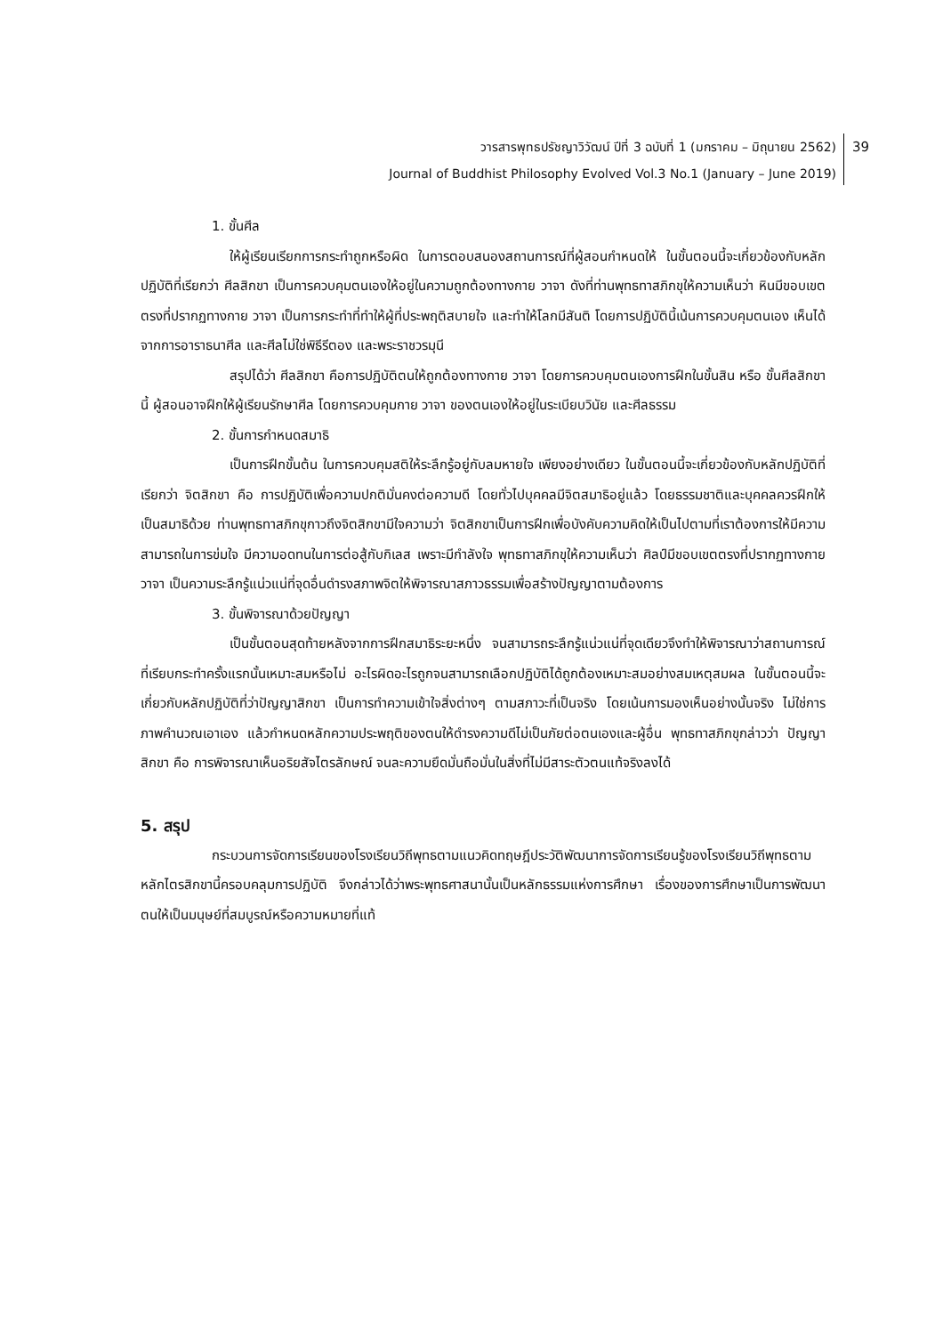วารสารพุทธปรัชญาวิวัฒน์ ปีที่ 3 ฉบับที่ 1 (มกราคม – มิถุนายน 2562)
Journal of Buddhist Philosophy Evolved Vol.3 No.1 (January – June 2019)
39
1. ขั้นศีล
ให้ผู้เรียนเรียกการกระทำถูกหรือผิด ในการตอบสนองสถานการณ์ที่ผู้สอนกำหนดให้ ในขั้นตอนนี้จะเกี่ยวข้องกับหลักปฏิบัติที่เรียกว่า ศีลสิกขา เป็นการควบคุมตนเองให้อยู่ในความถูกต้องทางกาย วาจา ดังที่ท่านพุทธทาสภิกขุให้ความเห็นว่า หินมีขอบเขตตรงที่ปรากฏทางกาย วาจา เป็นการกระทำที่ทำให้ผู้ที่ประพฤติสบายใจ และทำให้โลกมีสันติ โดยการปฏิบัตินี้เน้นการควบคุมตนเอง เห็นได้จากการอาราธนาศีล และศีลไม่ใช่พิธีรีตอง และพระราชวรมุนี
สรุปได้ว่า ศีลสิกขา คือการปฏิบัติตนให้ถูกต้องทางกาย วาจา โดยการควบคุมตนเองการฝึกในขั้นสิน หรือ ขั้นศีลสิกขานี้ ผู้สอนอาจฝึกให้ผู้เรียนรักษาศีล โดยการควบคุมกาย วาจา ของตนเองให้อยู่ในระเบียบวินัย และศีลธรรม
2. ขั้นการกำหนดสมาธิ
เป็นการฝึกขั้นต้น ในการควบคุมสติให้ระลึกรู้อยู่กับลมหายใจ เพียงอย่างเดียว ในขั้นตอนนี้จะเกี่ยวข้องกับหลักปฏิบัติที่เรียกว่า จิตสิกขา คือ การปฏิบัติเพื่อความปกติมั่นคงต่อความดี โดยทั่วไปบุคคลมีจิตสมาธิอยู่แล้ว โดยธรรมชาติและบุคคลควรฝึกให้เป็นสมาธิด้วย ท่านพุทธทาสภิกขุกาวถึงจิตสิกขามีใจความว่า จิตสิกขาเป็นการฝึกเพื่อบังคับความคิดให้เป็นไปตามที่เราต้องการให้มีความสามารถในการข่มใจ มีความอดทนในการต่อสู้กับกิเลส เพราะมีกำลังใจ พุทธทาสภิกขุให้ความเห็นว่า ศิลป์มีขอบเขตตรงที่ปรากฏทางกาย วาจา เป็นความระลึกรู้แน่วแน่ที่จุดอื่นดำรงสภาพจิตให้พิจารณาสภาวธรรมเพื่อสร้างปัญญาตามต้องการ
3. ขั้นพิจารณาด้วยปัญญา
เป็นขั้นตอนสุดท้ายหลังจากการฝึกสมาธิระยะหนึ่ง จนสามารถระลึกรู้แน่วแน่ที่จุดเดียวจึงทำให้พิจารณาว่าสถานการณ์ที่เรียบกระทำครั้งแรกนั้นเหมาะสมหรือไม่ อะไรผิดอะไรถูกจนสามารถเลือกปฏิบัติได้ถูกต้องเหมาะสมอย่างสมเหตุสมผล ในขั้นตอนนี้จะเกี่ยวกับหลักปฏิบัติที่ว่าปัญญาสิกขา เป็นการทำความเข้าใจสิ่งต่างๆ ตามสภาวะที่เป็นจริง โดยเน้นการมองเห็นอย่างนั้นจริง ไม่ใช่การภาพคำนวณเอาเอง แล้วกำหนดหลักความประพฤติของตนให้ดำรงความดีไม่เป็นภัยต่อตนเองและผู้อื่น พุทธทาสภิกขุกล่าวว่า ปัญญาสิกขา คือ การพิจารณาเห็นอริยสัจไตรลักษณ์ จนละความยึดมั่นถือมั่นในสิ่งที่ไม่มีสาระตัวตนแท้จริงลงได้
5. สรุป
กระบวนการจัดการเรียนของโรงเรียนวิถีพุทธตามแนวคิดทฤษฎีประวัติพัฒนาการจัดการเรียนรู้ของโรงเรียนวิถีพุทธตามหลักไตรสิกขานี้ครอบคลุมการปฏิบัติ จึงกล่าวได้ว่าพระพุทธศาสนานั้นเป็นหลักธรรมแห่งการศึกษา เรื่องของการศึกษาเป็นการพัฒนาตนให้เป็นมนุษย์ที่สมบูรณ์หรือความหมายที่แท้